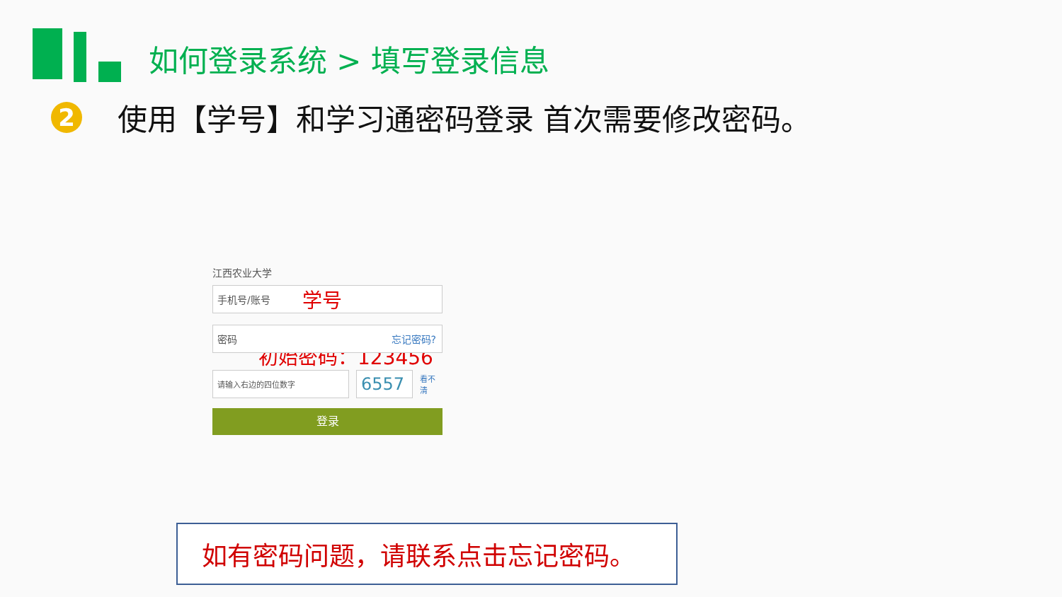如何登录系统 > 填写登录信息
2
使用【学号】和学习通密码登录 首次需要修改密码。
江西农业大学
手机号/账号 学号
密码 忘记密码?
初始密码：123456
请输入右边的四位数字
6557
看不清
登录
如有密码问题，请联系点击忘记密码。